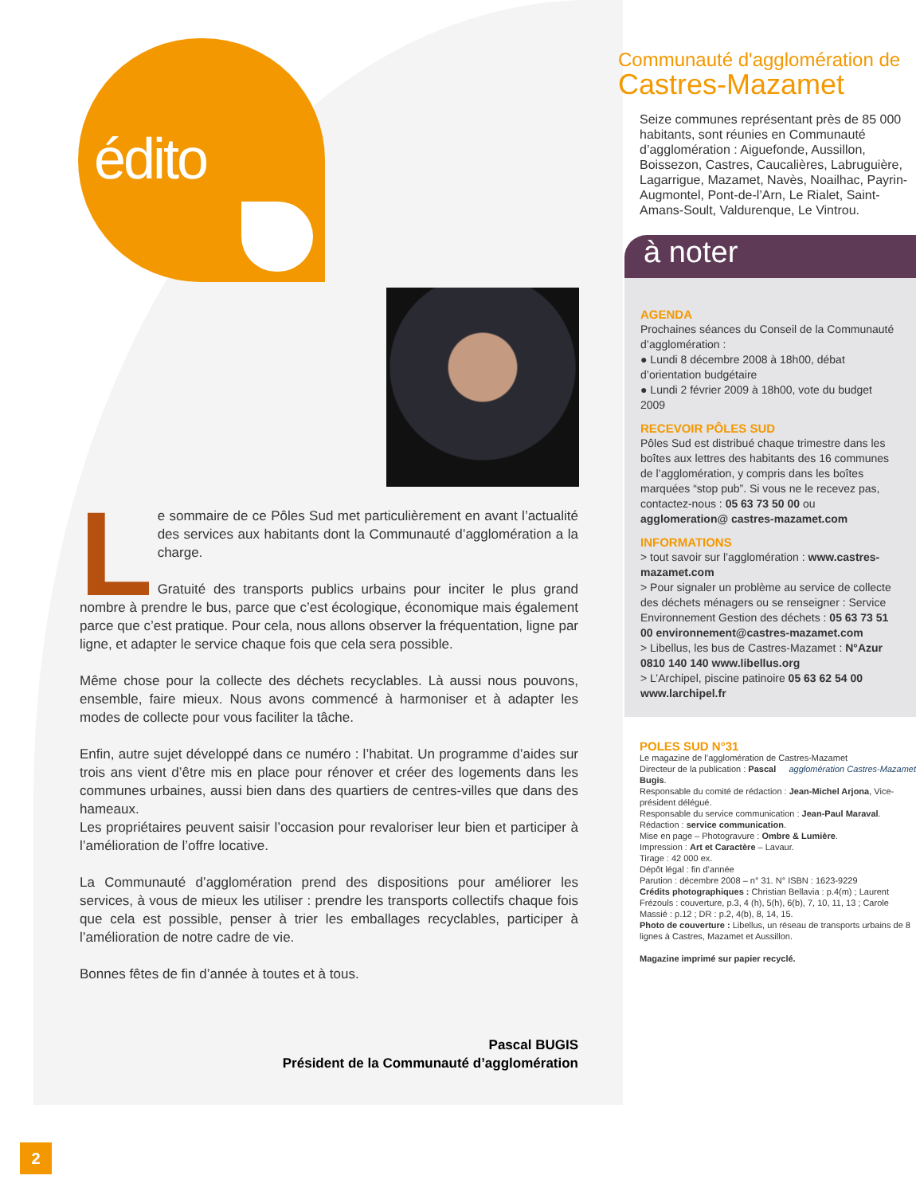édito
Le sommaire de ce Pôles Sud met particulièrement en avant l’actualité des services aux habitants dont la Communauté d’agglomération a la charge.
Gratuité des transports publics urbains pour inciter le plus grand nombre à prendre le bus, parce que c’est écologique, économique mais également parce que c’est pratique. Pour cela, nous allons observer la fréquentation, ligne par ligne, et adapter le service chaque fois que cela sera possible.
Même chose pour la collecte des déchets recyclables. Là aussi nous pouvons, ensemble, faire mieux. Nous avons commencé à harmoniser et à adapter les modes de collecte pour vous faciliter la tâche.
Enfin, autre sujet développé dans ce numéro : l’habitat. Un programme d’aides sur trois ans vient d’être mis en place pour rénover et créer des logements dans les communes urbaines, aussi bien dans des quartiers de centres-villes que dans des hameaux.
Les propriétaires peuvent saisir l’occasion pour revaloriser leur bien et participer à l’amélioration de l’offre locative.
La Communauté d’agglomération prend des dispositions pour améliorer les services, à vous de mieux les utiliser : prendre les transports collectifs chaque fois que cela est possible, penser à trier les emballages recyclables, participer à l’amélioration de notre cadre de vie.
Bonnes fêtes de fin d’année à toutes et à tous.
Pascal BUGIS
Président de la Communauté d’agglomération
Communauté d'agglomération de
Castres-Mazamet
Seize communes représentant près de 85 000 habitants, sont réunies en Communauté d’agglomération : Aiguefonde, Aussillon, Boissezon, Castres, Caucalières, Labruguière, Lagarrigue, Mazamet, Navès, Noailhac, Payrin-Augmontel, Pont-de-l’Arn, Le Rialet, Saint-Amans-Soult, Valdurenque, Le Vintrou.
à noter
AGENDA
Prochaines séances du Conseil de la Communauté d’agglomération :
● Lundi 8 décembre 2008 à 18h00, débat d’orientation budgétaire
● Lundi 2 février 2009 à 18h00, vote du budget 2009
RECEVOIR PÔLES SUD
Pôles Sud est distribué chaque trimestre dans les boîtes aux lettres des habitants des 16 communes de l’agglomération, y compris dans les boîtes marquées “stop pub”. Si vous ne le recevez pas, contactez-nous : 05 63 73 50 00 ou agglomeration@ castres-mazamet.com
INFORMATIONS
> tout savoir sur l’agglomération : www.castres-mazamet.com
> Pour signaler un problème au service de collecte des déchets ménagers ou se renseigner : Service Environnement Gestion des déchets : 05 63 73 51 00 environnement@castres-mazamet.com
> Libellus, les bus de Castres-Mazamet : N°Azur 0810 140 140 www.libellus.org
> L’Archipel, piscine patinoire 05 63 62 54 00 www.larchipel.fr
POLES SUD N°31
Le magazine de l’agglomération de Castres-Mazamet agglomération Castres-Mazamet
Directeur de la publication : Pascal Bugis.
Responsable du comité de rédaction : Jean-Michel Arjona, Vice-président délégué.
Responsable du service communication : Jean-Paul Maraval.
Rédaction : service communication.
Mise en page – Photogravure : Ombre & Lumière.
Impression : Art et Caractère – Lavaur.
Tirage : 42 000 ex.
Dépôt légal : fin d’année
Parution : décembre 2008 – n° 31. N° ISBN : 1623-9229
Crédits photographiques : Christian Bellavia : p.4(m) ; Laurent Frézouls : couverture, p.3, 4 (h), 5(h), 6(b), 7, 10, 11, 13 ; Carole Massié : p.12 ; DR : p.2, 4(b), 8, 14, 15.
Photo de couverture : Libellus, un réseau de transports urbains de 8 lignes à Castres, Mazamet et Aussillon.
Magazine imprimé sur papier recyclé.
2